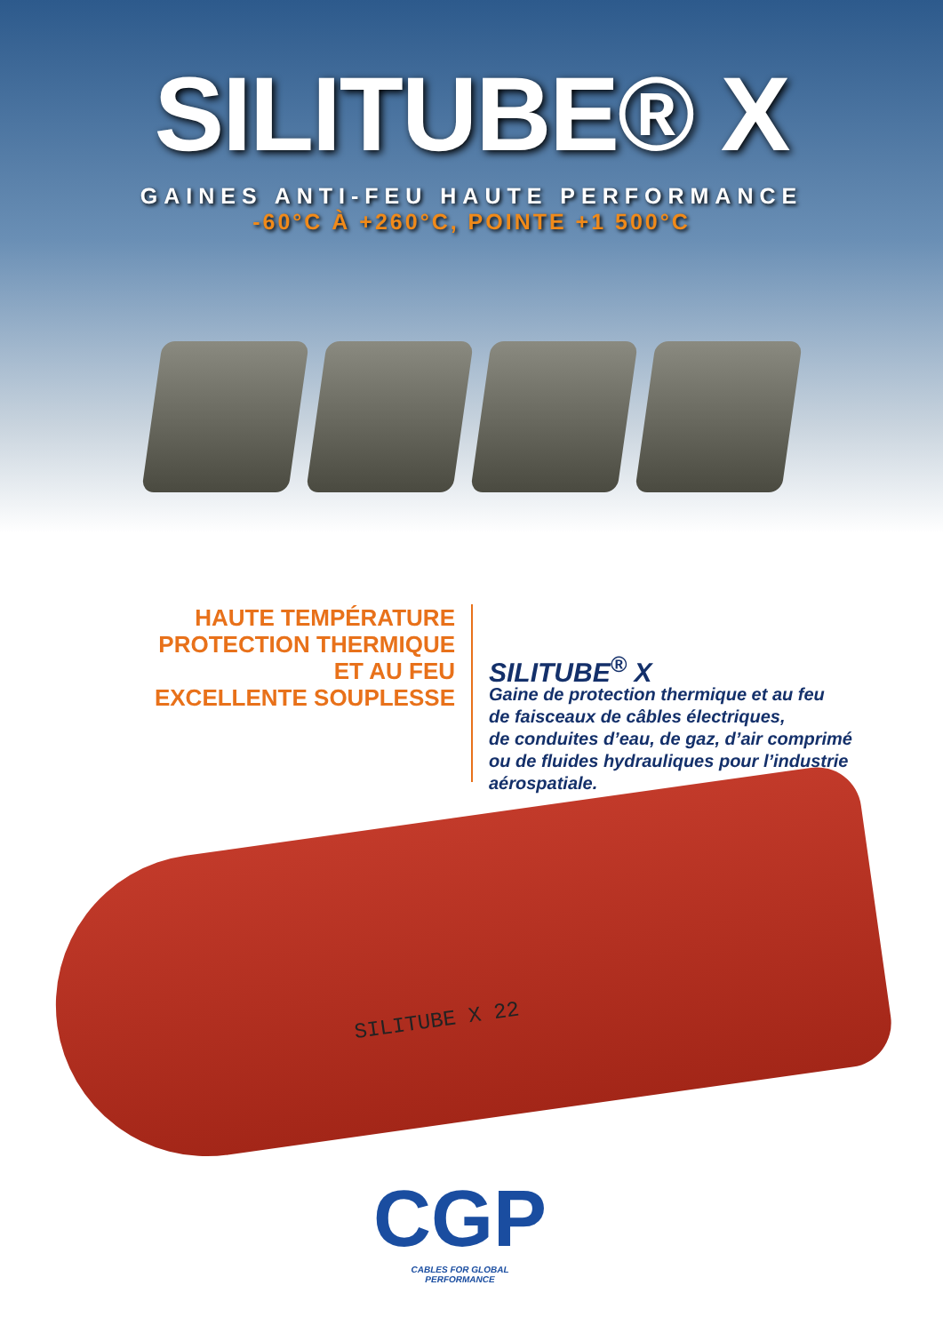SILITUBE® X
GAINES ANTI-FEU HAUTE PERFORMANCE
-60°C À +260°C, POINTE +1 500°C
HAUTE TEMPÉRATURE
PROTECTION THERMIQUE
ET AU FEU
EXCELLENTE SOUPLESSE
SILITUBE<sup>®</sup> X
Gaine de protection thermique et au feu
de faisceaux de câbles électriques,
de conduites d’eau, de gaz, d’air comprimé
ou de fluides hydrauliques pour l’industrie
aérospatiale.
SILITUBE X 22
CGP
CABLES FOR GLOBAL
PERFORMANCE